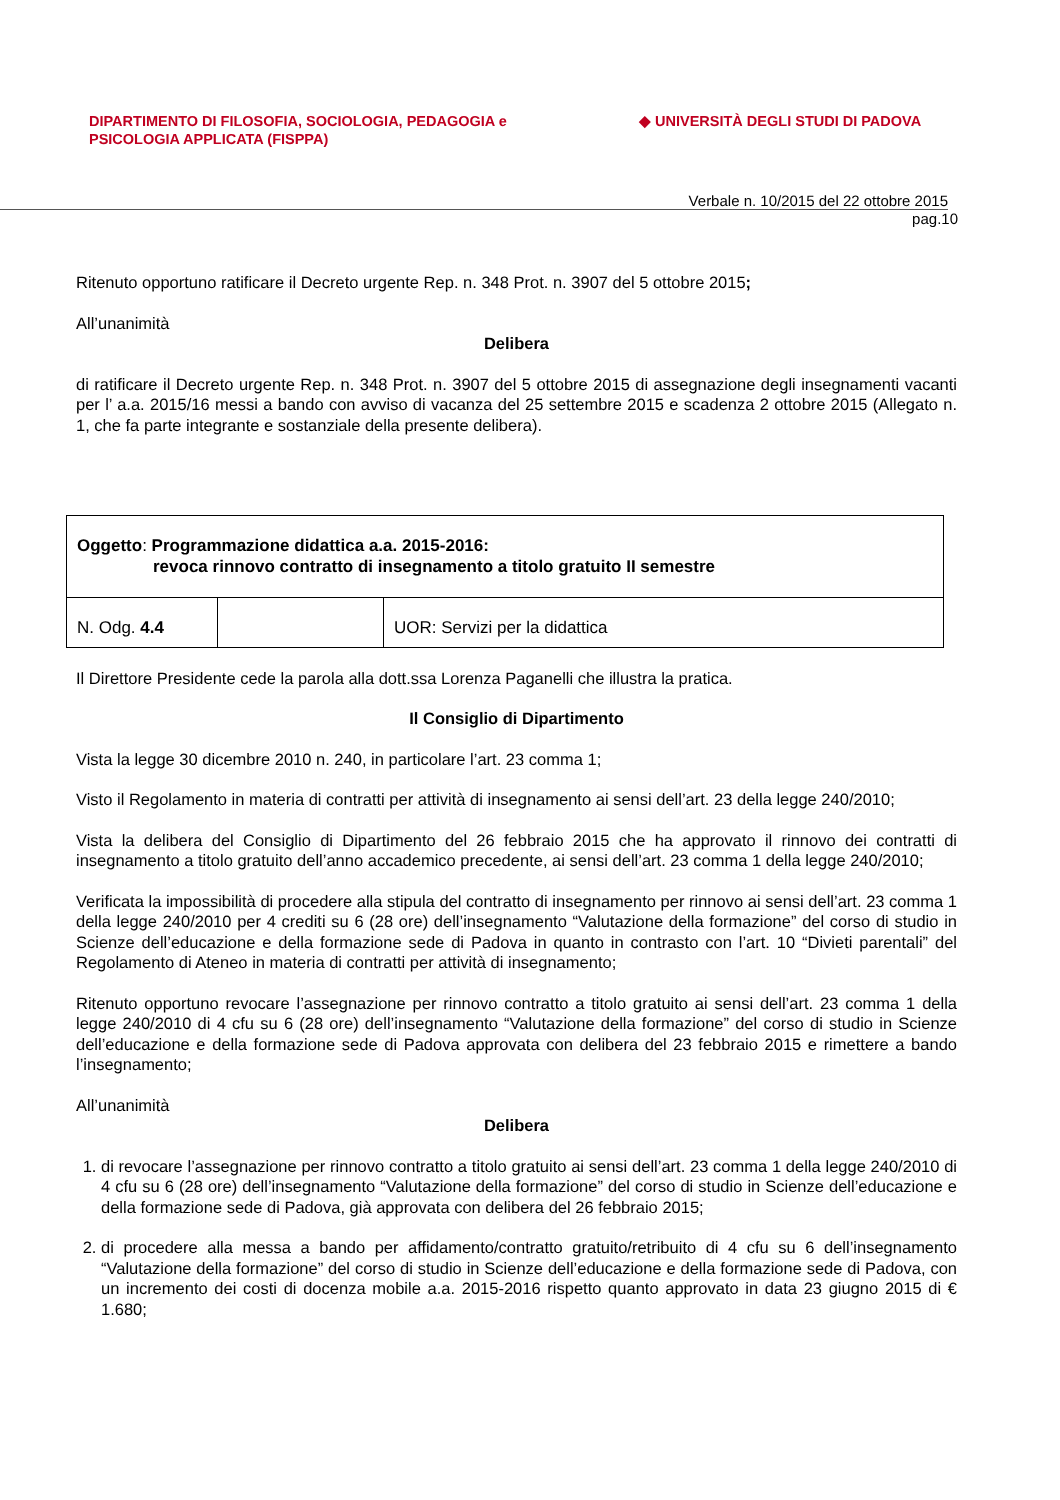DIPARTIMENTO DI FILOSOFIA, SOCIOLOGIA, PEDAGOGIA e
PSICOLOGIA APPLICATA (FISPPA)
◆ UNIVERSITÀ DEGLI STUDI DI PADOVA
Verbale n. 10/2015 del 22 ottobre 2015
pag.10
Ritenuto opportuno ratificare il Decreto urgente Rep. n. 348 Prot. n. 3907 del 5 ottobre 2015;
All’unanimità
Delibera
di ratificare il Decreto urgente Rep. n. 348 Prot. n. 3907 del 5 ottobre 2015 di assegnazione degli insegnamenti vacanti per l’ a.a. 2015/16 messi a bando con avviso di vacanza del 25 settembre 2015 e scadenza 2 ottobre 2015 (Allegato n. 1, che fa parte integrante e sostanziale della presente delibera).
| Oggetto : Programmazione didattica a.a. 2015-2016: revoca rinnovo contratto di insegnamento a titolo gratuito II semestre | | |
| N. Odg. 4.4 | | UOR: Servizi per la didattica |
Il Direttore Presidente cede la parola alla dott.ssa Lorenza Paganelli che illustra la pratica.
Il Consiglio di Dipartimento
Vista la legge 30 dicembre 2010 n. 240, in particolare l’art. 23 comma 1;
Visto il Regolamento in materia di contratti per attività di insegnamento ai sensi dell’art. 23 della legge 240/2010;
Vista la delibera del Consiglio di Dipartimento del 26 febbraio 2015 che ha approvato il rinnovo dei contratti di insegnamento a titolo gratuito dell’anno accademico precedente, ai sensi dell’art. 23 comma 1 della legge 240/2010;
Verificata la impossibilità di procedere alla stipula del contratto di insegnamento per rinnovo ai sensi dell’art. 23 comma 1 della legge 240/2010 per 4 crediti su 6 (28 ore) dell’insegnamento “Valutazione della formazione” del corso di studio in Scienze dell’educazione e della formazione sede di Padova in quanto in contrasto con l’art. 10 “Divieti parentali” del Regolamento di Ateneo in materia di contratti per attività di insegnamento;
Ritenuto opportuno revocare l’assegnazione per rinnovo contratto a titolo gratuito ai sensi dell’art. 23 comma 1 della legge 240/2010 di 4 cfu su 6 (28 ore) dell’insegnamento “Valutazione della formazione” del corso di studio in Scienze dell’educazione e della formazione sede di Padova approvata con delibera del 23 febbraio 2015 e rimettere a bando l’insegnamento;
All’unanimità
Delibera
1. di revocare l’assegnazione per rinnovo contratto a titolo gratuito ai sensi dell’art. 23 comma 1 della legge 240/2010 di 4 cfu su 6 (28 ore) dell’insegnamento “Valutazione della formazione” del corso di studio in Scienze dell’educazione e della formazione sede di Padova, già approvata con delibera del 26 febbraio 2015;
2. di procedere alla messa a bando per affidamento/contratto gratuito/retribuito di 4 cfu su 6 dell’insegnamento “Valutazione della formazione” del corso di studio in Scienze dell’educazione e della formazione sede di Padova, con un incremento dei costi di docenza mobile a.a. 2015-2016 rispetto quanto approvato in data 23 giugno 2015 di € 1.680;